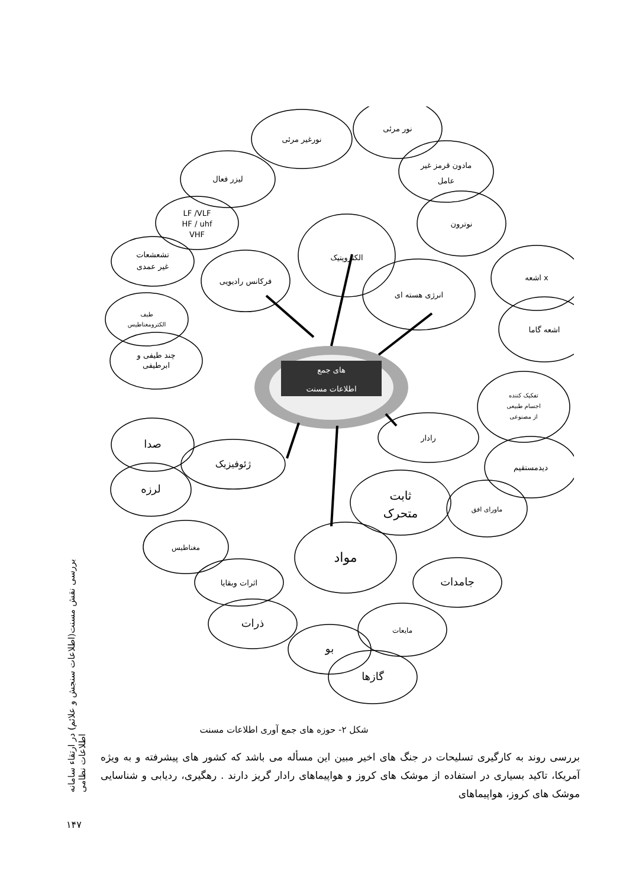الکتروپتیک
نورغیر مرئی
نور مرئی
مادون قرمز غیر
عامل
لیزر فعال
نوترون
انرژی هسته ای
اشعه x
اشعه گاما
LF /VLF
HF / uhf
VHF
فرکانس رادیویی
تشعشعات
غیر عمدی
طیف
الکترومغناطیس
چند طیفی و
ابرطیفی
های جمع
اطلاعات مسنت
تفکیک کننده
اجسام طبیعی
از مصنوعی
رادار
دیدمستقیم
ثابت
متحرک
ماورای افق
صدا
ژئوفیزیک
لرزه
مغناطیس
مواد
جامدات
اثرات وبقایا
مایعات
ذرات
بو
گازها
بررسی نقش مسنت(اطلاعات سنجش و علائم) در ارتقاء سامانه اطلاعات نظامی
۱۴۷
شکل ۲- حوزه های جمع آوری اطلاعات مسنت
بررسی روند به کارگیری تسلیحات در جنگ های اخیر مبین این مسأله می باشد که کشور های پیشرفته و به ویژه آمریکا، تاکید بسیاری در استفاده از موشک های کروز و هواپیماهای رادار گریز دارند . رهگیری، ردیابی و شناسایی موشک های کروز، هواپیماهای